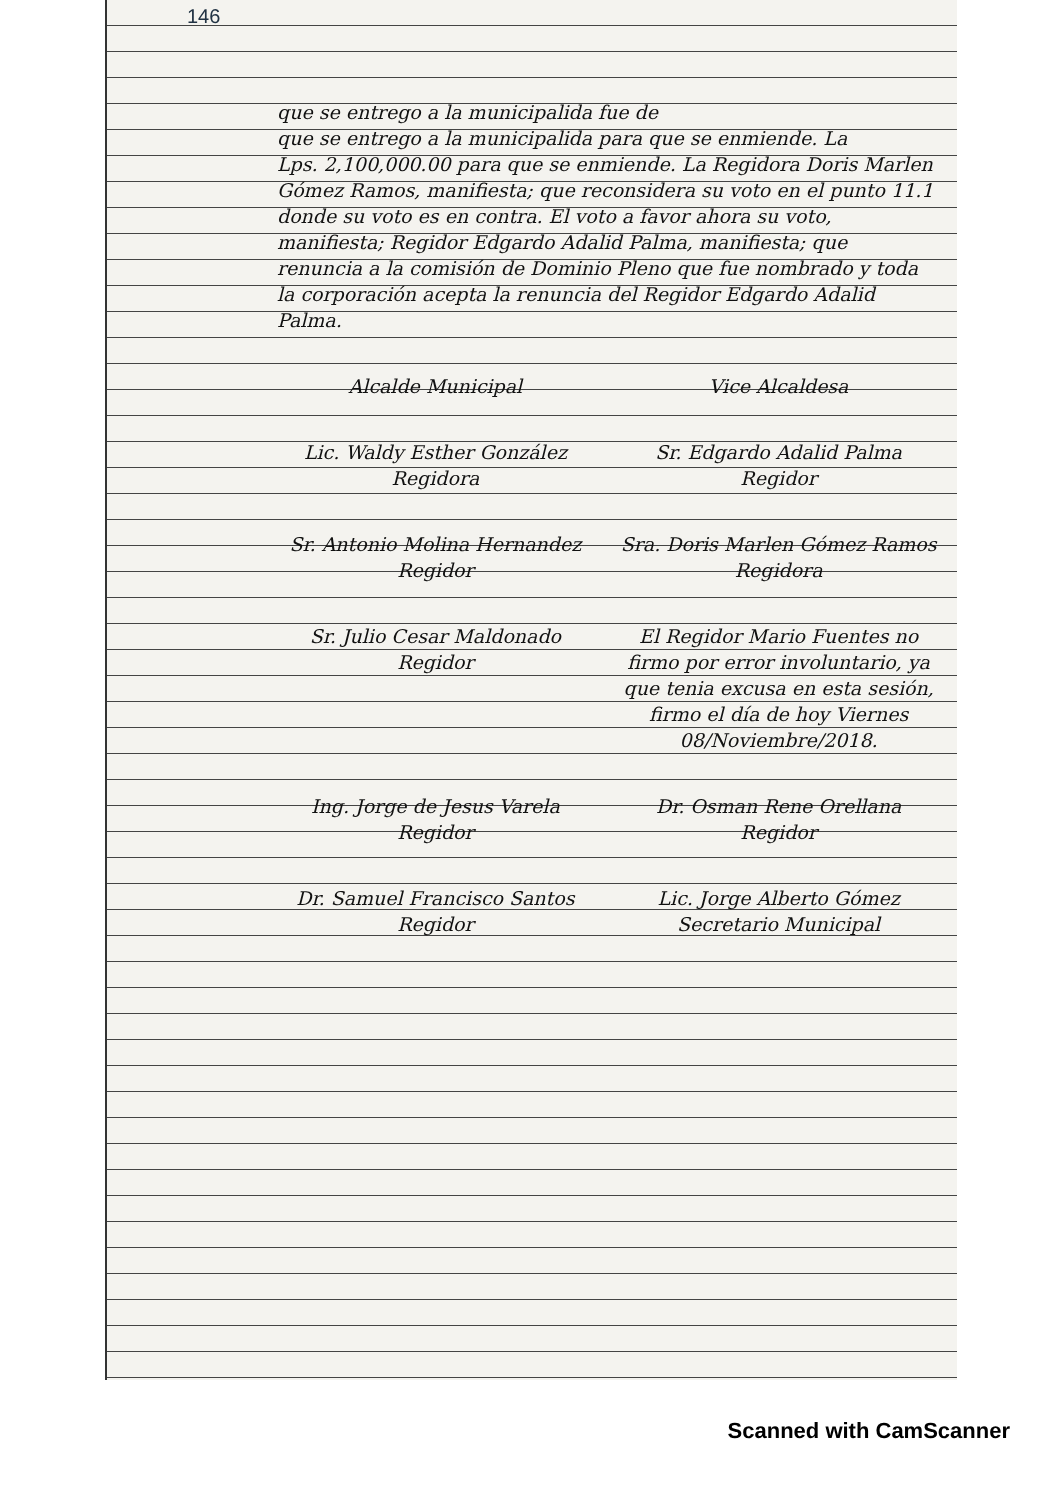146
que se entrego a la municipalida fue de
que se entrego a la municipalida para que se enmiende. La
Lps. 2,100,000.00 para que se enmiende. La Regidora Doris Marlen Gómez Ramos, manifiesta; que reconsidera su voto en el punto 11.1 donde su voto es en contra. El voto a favor ahora su voto, manifiesta; Regidor Edgardo Adalid Palma, manifiesta; que renuncia a la comisión de Dominio Pleno que fue nombrado y toda la corporación acepta la renuncia del Regidor Edgardo Adalid Palma.
Alcalde Municipal Vice Alcaldesa
Lic. Waldy Esther González
Regidora
Sr. Edgardo Adalid Palma
Regidor
Sr. Antonio Molina Hernandez
Regidor
Sra. Doris Marlen Gómez Ramos
Regidora
Sr. Julio Cesar Maldonado
Regidor
El Regidor Mario Fuentes no firmo por error involuntario, ya que tenia excusa en esta sesión, firmo el día de hoy Viernes 08/Noviembre/2018.
Ing. Jorge de Jesus Varela
Regidor
Dr. Osman Rene Orellana
Regidor
Dr. Samuel Francisco Santos
Regidor
Lic. Jorge Alberto Gómez
Secretario Municipal
Scanned with CamScanner